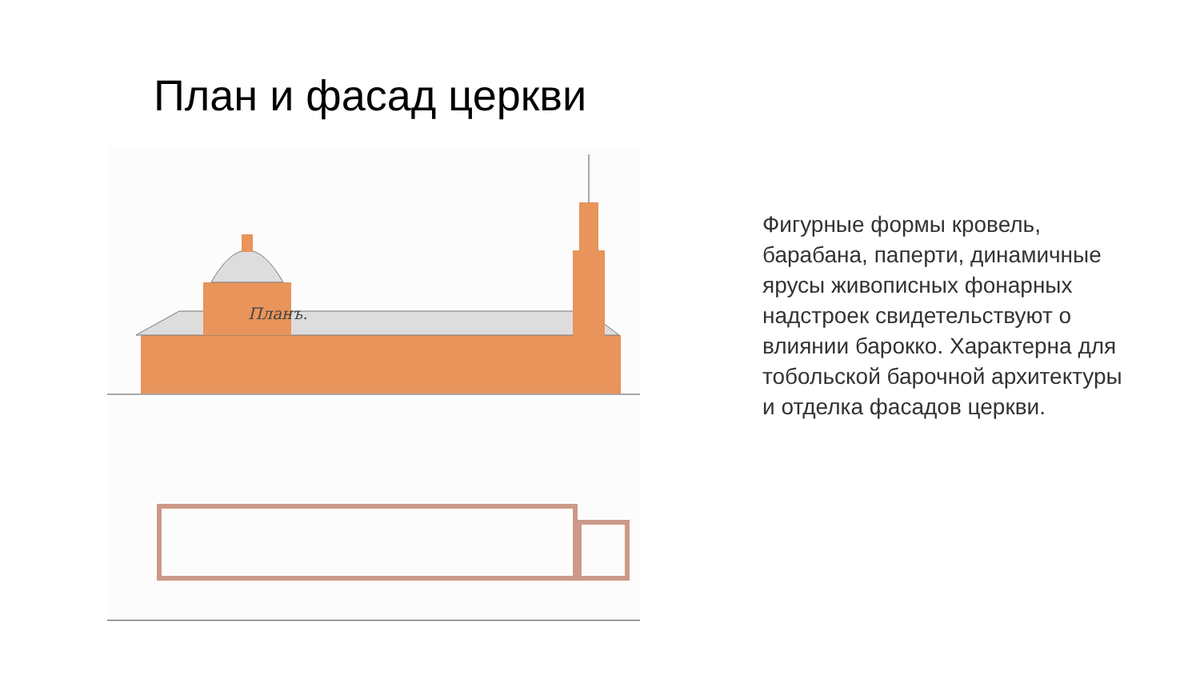План и фасад церкви
Планъ.
Фигурные формы кровель, барабана, паперти, динамичные ярусы живописных фонарных надстроек свидетельствуют о влиянии барокко. Характерна для тобольской барочной архитектуры и отделка фасадов церкви.